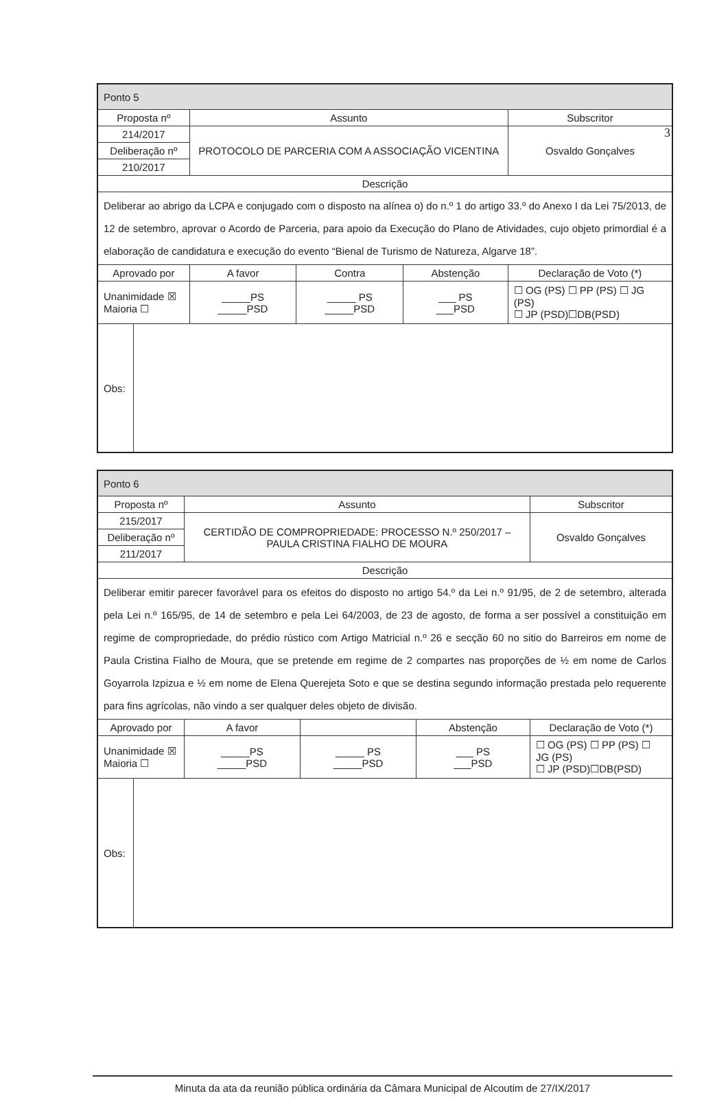3
| Ponto 5 | | | | | |
| Proposta nº | | Assunto | | | Subscritor |
| 214/2017 | | PROTOCOLO DE PARCERIA COM A ASSOCIAÇÃO VICENTINA | | | Osvaldo Gonçalves |
| Deliberação nº | | | | | |
| 210/2017 | | | | | |
| Descrição | | | | | |
| Deliberar ao abrigo da LCPA e conjugado com o disposto na alínea o) do n.º 1 do artigo 33.º do Anexo I da Lei 75/2013, de 12 de setembro, aprovar o Acordo de Parceria, para apoio da Execução do Plano de Atividades, cujo objeto primordial é a elaboração de candidatura e execução do evento “Bienal de Turismo de Natureza, Algarve 18”. | | | | | |
| Aprovado por | | A favor | Contra | Abstenção | Declaração de Voto (*) |
| Unanimidade ☒ Maioria ☐ | | _____PS _____PSD | _____ PS _____PSD | ___ PS ___PSD | ☐ OG (PS) ☐ PP (PS) ☐ JG (PS) ☐ JP (PSD)☐DB(PSD) |
| Obs: | | | | | |
| Ponto 6 | | | | | |
| Proposta nº | | Assunto | | | Subscritor |
| 215/2017 | | CERTIDÃO DE COMPROPRIEDADE: PROCESSO N.º 250/2017 – PAULA CRISTINA FIALHO DE MOURA | | | Osvaldo Gonçalves |
| Deliberação nº | | | | | |
| 211/2017 | | | | | |
| Descrição | | | | | |
| Deliberar emitir parecer favorável para os efeitos do disposto no artigo 54.º da Lei n.º 91/95, de 2 de setembro, alterada pela Lei n.º 165/95, de 14 de setembro e pela Lei 64/2003, de 23 de agosto, de forma a ser possível a constituição em regime de compropriedade, do prédio rústico com Artigo Matricial n.º 26 e secção 60 no sitio do Barreiros em nome de Paula Cristina Fialho de Moura, que se pretende em regime de 2 compartes nas proporções de ½ em nome de Carlos Goyarrola Izpizua e ½ em nome de Elena Querejeta Soto e que se destina segundo informação prestada pelo requerente para fins agrícolas, não vindo a ser qualquer deles objeto de divisão. | | | | | |
| Aprovado por | | A favor | | Abstenção | Declaração de Voto (*) |
| Unanimidade ☒ Maioria ☐ | | _____PS _____PSD | _____ PS _____PSD | ___ PS ___PSD | ☐ OG (PS) ☐ PP (PS) ☐ JG (PS) ☐ JP (PSD)☐DB(PSD) |
| Obs: | | | | | |
Minuta da ata da reunião pública ordinária da Câmara Municipal de Alcoutim de 27/IX/2017